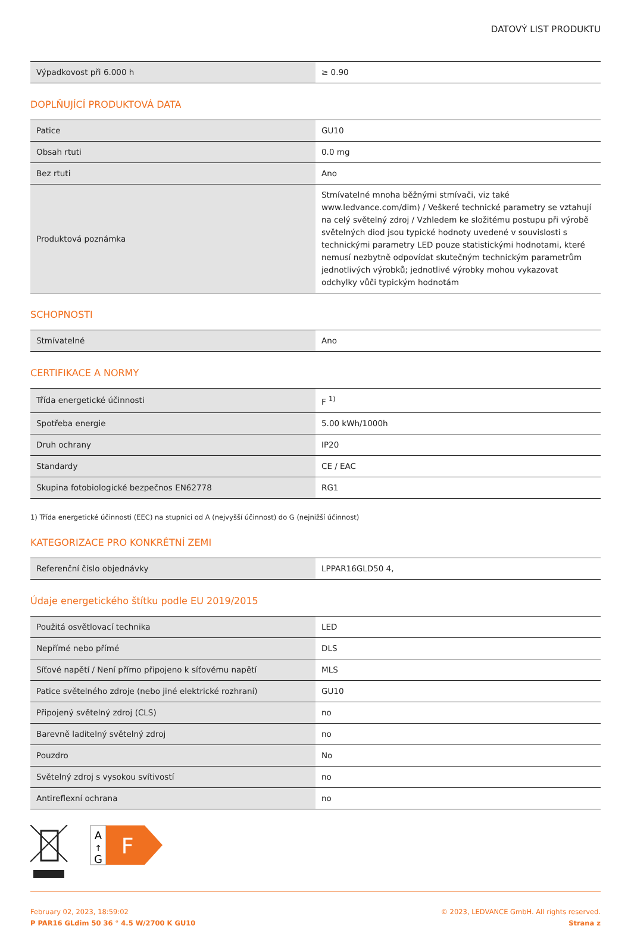DATOVÝ LIST PRODUKTU
| Výpadkovost při 6.000 h | ≥ 0.90 |
DOPLŇUJÍCÍ PRODUKTOVÁ DATA
| Patice | GU10 |
| Obsah rtuti | 0.0 mg |
| Bez rtuti | Ano |
| Produktová poznámka | Stmívatelné mnoha běžnými stmívači, viz také www.ledvance.com/dim) / Veškeré technické parametry se vztahují na celý světelný zdroj / Vzhledem ke složitému postupu při výrobě světelných diod jsou typické hodnoty uvedené v souvislosti s technickými parametry LED pouze statistickými hodnotami, které nemusí nezbytně odpovídat skutečným technickým parametrům jednotlivých výrobků; jednotlivé výrobky mohou vykazovat odchylky vůči typickým hodnotám |
SCHOPNOSTI
| Stmívatelné | Ano |
CERTIFIKACE A NORMY
| Třída energetické účinnosti | F <sup>1)</sup> |
| Spotřeba energie | 5.00 kWh/1000h |
| Druh ochrany | IP20 |
| Standardy | CE / EAC |
| Skupina fotobiologické bezpečnos EN62778 | RG1 |
1) Třída energetické účinnosti (EEC) na stupnici od A (nejvyšší účinnost) do G (nejnižší účinnost)
KATEGORIZACE PRO KONKRÉTNÍ ZEMI
| Referenční číslo objednávky | LPPAR16GLD50 4, |
Údaje energetického štítku podle EU 2019/2015
| Použitá osvětlovací technika | LED |
| Nepřímé nebo přímé | DLS |
| Síťové napětí / Není přímo připojeno k síťovému napětí | MLS |
| Patice světelného zdroje (nebo jiné elektrické rozhraní) | GU10 |
| Připojený světelný zdroj (CLS) | no |
| Barevně laditelný světelný zdroj | no |
| Pouzdro | No |
| Světelný zdroj s vysokou svítivostí | no |
| Antireflexní ochrana | no |
A
↑
G
F
February 02, 2023, 18:59:02
P PAR16 GLdim 50 36 ° 4.5 W/2700 K GU10
© 2023, LEDVANCE GmbH. All rights reserved.
Strana z